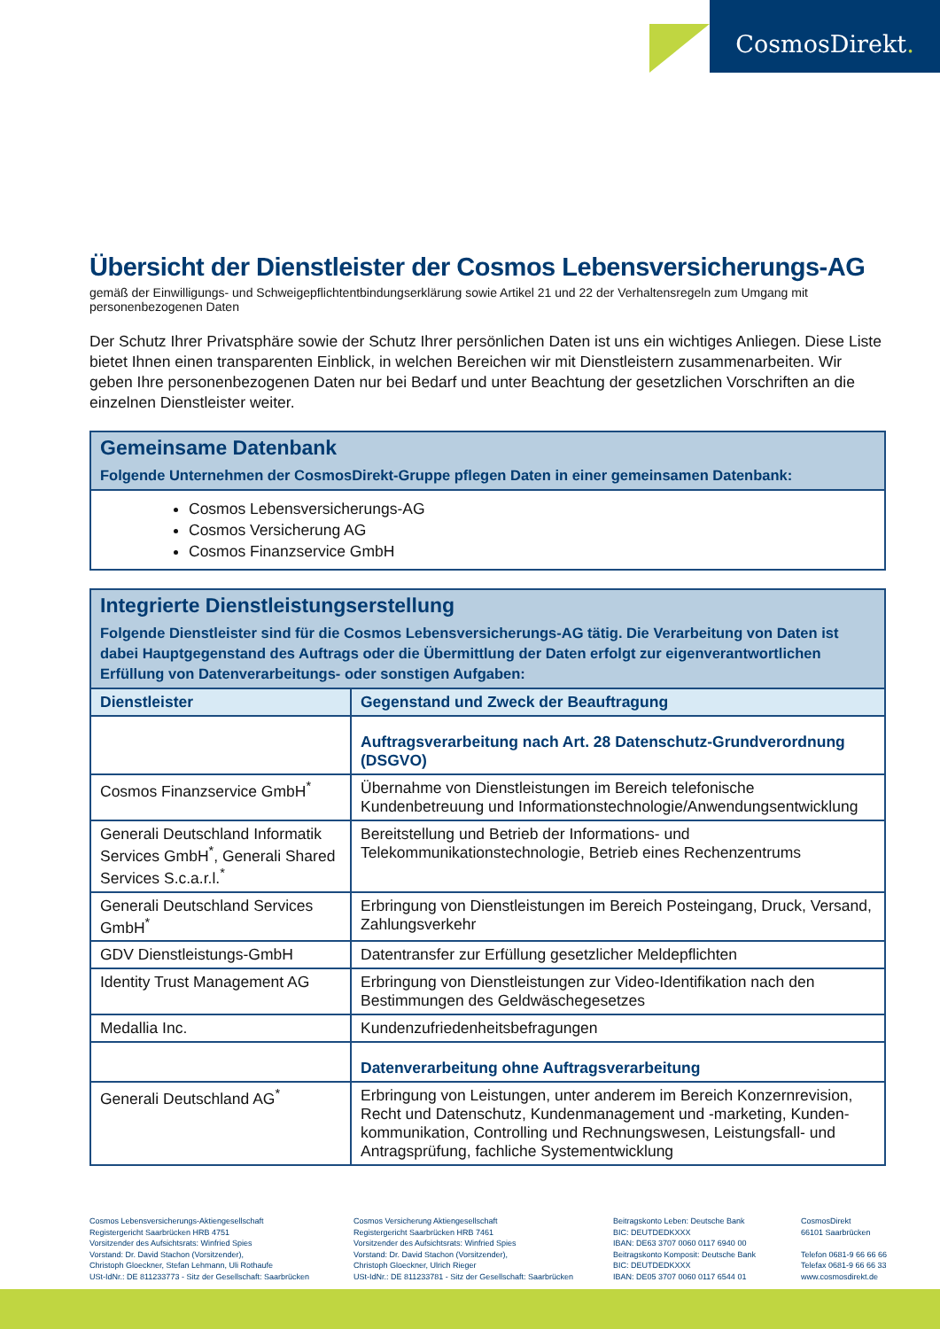CosmosDirekt.
Übersicht der Dienstleister der Cosmos Lebensversicherungs-AG
gemäß der Einwilligungs- und Schweigepflichtentbindungserklärung sowie Artikel 21 und 22 der Verhaltensregeln zum Umgang mit personenbezogenen Daten
Der Schutz Ihrer Privatsphäre sowie der Schutz Ihrer persönlichen Daten ist uns ein wichtiges Anliegen. Diese Liste bietet Ihnen einen transparenten Einblick, in welchen Bereichen wir mit Dienstleistern zusammenarbeiten. Wir geben Ihre personenbezogenen Daten nur bei Bedarf und unter Beachtung der gesetzlichen Vorschriften an die einzelnen Dienstleister weiter.
| Gemeinsame Datenbank Folgende Unternehmen der CosmosDirekt-Gruppe pflegen Daten in einer gemeinsamen Datenbank: |
| Cosmos Lebensversicherungs-AG Cosmos Versicherung AG Cosmos Finanzservice GmbH |
| Integrierte Dienstleistungserstellung Folgende Dienstleister sind für die Cosmos Lebensversicherungs-AG tätig. Die Verarbeitung von Daten ist dabei Hauptgegenstand des Auftrags oder die Übermittlung der Daten erfolgt zur eigenverantwortlichen Erfüllung von Datenverarbeitungs- oder sonstigen Aufgaben: | |
| Dienstleister | Gegenstand und Zweck der Beauftragung |
| | Auftragsverarbeitung nach Art. 28 Datenschutz-Grundverordnung (DSGVO) |
| Cosmos Finanzservice GmbH<sup>*</sup> | Übernahme von Dienstleistungen im Bereich telefonische Kundenbetreuung und Informationstechnologie/Anwendungsentwicklung |
| Generali Deutschland Informatik Services GmbH<sup>*</sup>, Generali Shared Services S.c.a.r.l.<sup>*</sup> | Bereitstellung und Betrieb der Informations- und Telekommunikationstechnologie, Betrieb eines Rechenzentrums |
| Generali Deutschland Services GmbH<sup>*</sup> | Erbringung von Dienstleistungen im Bereich Posteingang, Druck, Versand, Zahlungsverkehr |
| GDV Dienstleistungs-GmbH | Datentransfer zur Erfüllung gesetzlicher Meldepflichten |
| Identity Trust Management AG | Erbringung von Dienstleistungen zur Video-Identifikation nach den Bestimmungen des Geldwäschegesetzes |
| Medallia Inc. | Kundenzufriedenheitsbefragungen |
| | Datenverarbeitung ohne Auftragsverarbeitung |
| Generali Deutschland AG<sup>*</sup> | Erbringung von Leistungen, unter anderem im Bereich Konzernrevision, Recht und Datenschutz, Kundenmanagement und -marketing, Kunden-kommunikation, Controlling und Rechnungswesen, Leistungsfall- und Antragsprüfung, fachliche Systementwicklung |
Cosmos Lebensversicherungs-Aktiengesellschaft
Registergericht Saarbrücken HRB 4751
Vorsitzender des Aufsichtsrats: Winfried Spies
Vorstand: Dr. David Stachon (Vorsitzender),
Christoph Gloeckner, Stefan Lehmann, Uli Rothaufe
USt-IdNr.: DE 811233773 - Sitz der Gesellschaft: Saarbrücken
Cosmos Versicherung Aktiengesellschaft
Registergericht Saarbrücken HRB 7461
Vorsitzender des Aufsichtsrats: Winfried Spies
Vorstand: Dr. David Stachon (Vorsitzender),
Christoph Gloeckner, Ulrich Rieger
USt-IdNr.: DE 811233781 - Sitz der Gesellschaft: Saarbrücken
Beitragskonto Leben: Deutsche Bank
BIC: DEUTDEDKXXX
IBAN: DE63 3707 0060 0117 6940 00
Beitragskonto Komposit: Deutsche Bank
BIC: DEUTDEDKXXX
IBAN: DE05 3707 0060 0117 6544 01
CosmosDirekt
66101 Saarbrücken
Telefon 0681-9 66 66 66
Telefax 0681-9 66 66 33
www.cosmosdirekt.de